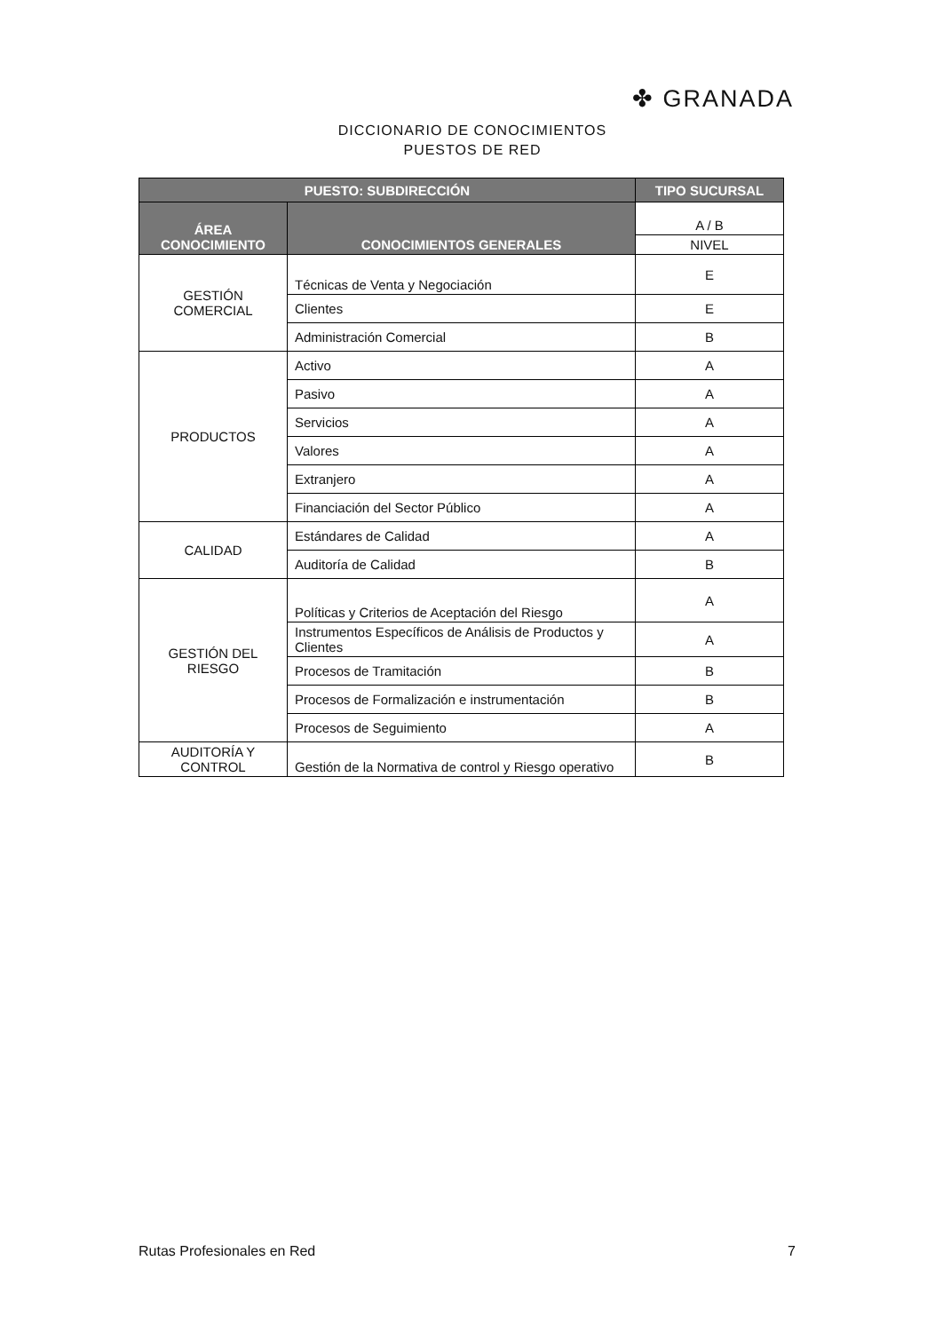✤ GRANADA
DICCIONARIO DE CONOCIMIENTOS
PUESTOS DE RED
| PUESTO: SUBDIRECCIÓN | | TIPO SUCURSAL |
| --- | --- | --- |
| ÁREA CONOCIMIENTO | CONOCIMIENTOS GENERALES | A / B |
| | | NIVEL |
| GESTIÓN COMERCIAL | Técnicas de Venta y Negociación | E |
| | Clientes | E |
| | Administración Comercial | B |
| PRODUCTOS | Activo | A |
| | Pasivo | A |
| | Servicios | A |
| | Valores | A |
| | Extranjero | A |
| | Financiación del Sector Público | A |
| CALIDAD | Estándares de Calidad | A |
| | Auditoría de Calidad | B |
| GESTIÓN DEL RIESGO | Políticas y Criterios de Aceptación del Riesgo | A |
| | Instrumentos Específicos de Análisis de Productos y Clientes | A |
| | Procesos de Tramitación | B |
| | Procesos de Formalización e instrumentación | B |
| | Procesos de Seguimiento | A |
| AUDITORÍA Y CONTROL | Gestión de la Normativa de control y Riesgo operativo | B |
Rutas Profesionales en Red 7